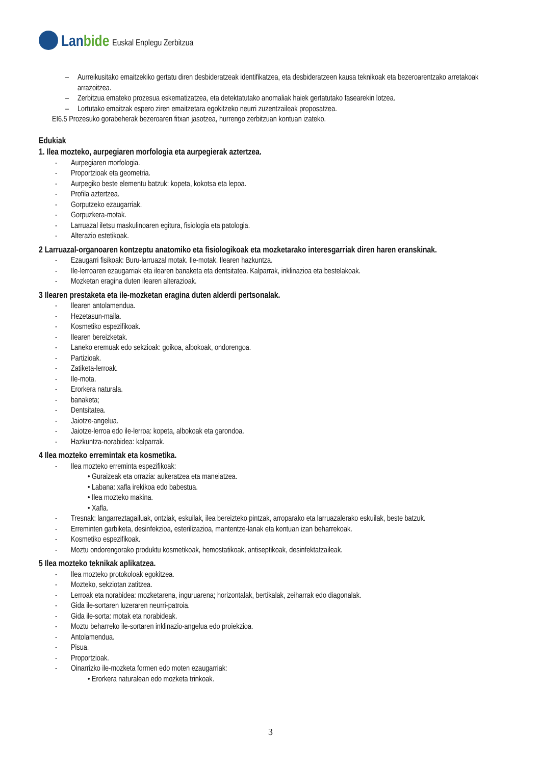Lanbide
Euskal Enplegu Zerbitzua
– Aurreikusitako emaitzekiko gertatu diren desbideratzeak identifikatzea, eta desbideratzeen kausa teknikoak eta bezeroarentzako arretakoak arrazoitzea.
– Zerbitzua emateko prozesua eskematizatzea, eta detektatutako anomaliak haiek gertatutako fasearekin lotzea.
– Lortutako emaitzak espero ziren emaitzetara egokitzeko neurri zuzentzaileak proposatzea.
EI6.5 Prozesuko gorabeherak bezeroaren fitxan jasotzea, hurrengo zerbitzuan kontuan izateko.
Edukiak
1. Ilea mozteko, aurpegiaren morfologia eta aurpegierak aztertzea.
- Aurpegiaren morfologia.
- Proportzioak eta geometria.
- Aurpegiko beste elementu batzuk: kopeta, kokotsa eta lepoa.
- Profila aztertzea.
- Gorputzeko ezaugarriak.
- Gorpuzkera-motak.
- Larruazal iletsu maskulinoaren egitura, fisiologia eta patologia.
- Alterazio estetikoak.
2 Larruazal-organoaren kontzeptu anatomiko eta fisiologikoak eta mozketarako interesgarriak diren haren eranskinak.
- Ezaugarri fisikoak: Buru-larruazal motak. Ile-motak. Ilearen hazkuntza.
- Ile-lerroaren ezaugarriak eta ilearen banaketa eta dentsitatea. Kalparrak, inklinazioa eta bestelakoak.
- Mozketan eragina duten ilearen alterazioak.
3 Ilearen prestaketa eta ile-mozketan eragina duten alderdi pertsonalak.
- Ilearen antolamendua.
- Hezetasun-maila.
- Kosmetiko espezifikoak.
- Ilearen bereizketak.
- Laneko eremuak edo sekzioak: goikoa, albokoak, ondorengoa.
- Partizioak.
- Zatiketa-lerroak.
- Ile-mota.
- Erorkera naturala.
- banaketa;
- Dentsitatea.
- Jaiotze-angelua.
- Jaiotze-lerroa edo ile-lerroa: kopeta, albokoak eta garondoa.
- Hazkuntza-norabidea: kalparrak.
4 Ilea mozteko erremintak eta kosmetika.
- Ilea mozteko erreminta espezifikoak:
• Guraizeak eta orrazia: aukeratzea eta maneiatzea.
• Labana: xafla irekikoa edo babestua.
• Ilea mozteko makina.
• Xafla.
- Tresnak: langarreztagailuak, ontziak, eskuilak, ilea bereizteko pintzak, arroparako eta larruazalerako eskuilak, beste batzuk.
- Erreminten garbiketa, desinfekzioa, esterilizazioa, mantentze-lanak eta kontuan izan beharrekoak.
- Kosmetiko espezifikoak.
- Moztu ondorengorako produktu kosmetikoak, hemostatikoak, antiseptikoak, desinfektatzaileak.
5 Ilea mozteko teknikak aplikatzea.
- Ilea mozteko protokoloak egokitzea.
- Mozteko, sekziotan zatitzea.
- Lerroak eta norabidea: mozketarena, inguruarena; horizontalak, bertikalak, zeiharrak edo diagonalak.
- Gida ile-sortaren luzeraren neurri-patroia.
- Gida ile-sorta: motak eta norabideak.
- Moztu beharreko ile-sortaren inklinazio-angelua edo proiekzioa.
- Antolamendua.
- Pisua.
- Proportzioak.
- Oinarrizko ile-mozketa formen edo moten ezaugarriak:
• Erorkera naturalean edo mozketa trinkoak.
3